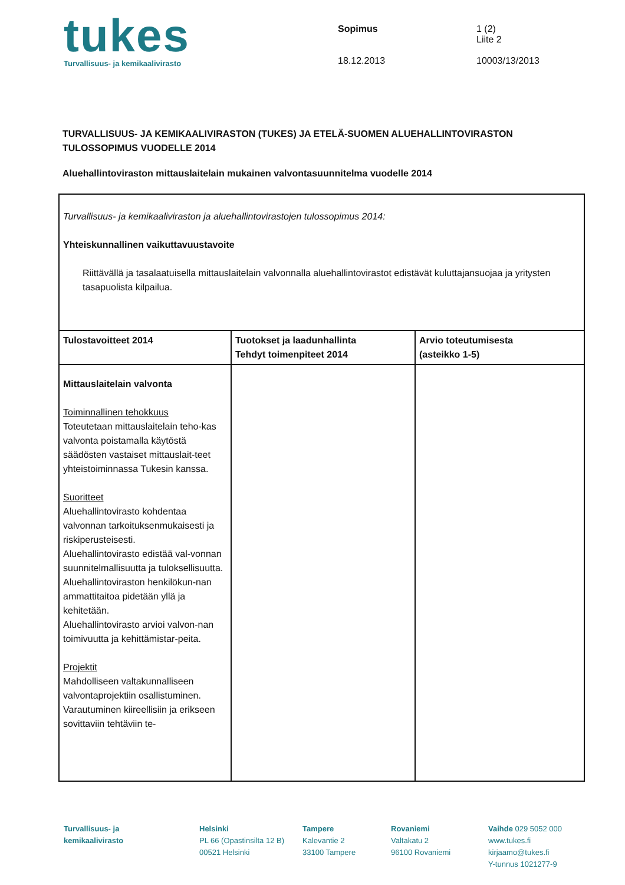tukes
Turvallisuus- ja kemikaalivirasto
Sopimus
18.12.2013
1 (2)
Liite 2
10003/13/2013
TURVALLISUUS- JA KEMIKAALIVIRASTON (TUKES) JA ETELÄ-SUOMEN ALUEHALLINTOVIRASTON TULOSSOPIMUS VUODELLE 2014
Aluehallintoviraston mittauslaitelain mukainen valvontasuunnitelma vuodelle 2014
| Turvallisuus- ja kemikaaliviraston ja aluehallintovirastojen tulossopimus 2014: Yhteiskunnallinen vaikuttavuustavoite Riittävällä ja tasalaatuisella mittauslaitelain valvonnalla aluehallintovirastot edistävät kuluttajansuojaa ja yritysten tasapuolista kilpailua. | | |
| Tulostavoitteet 2014 | Tuotokset ja laadunhallinta Tehdyt toimenpiteet 2014 | Arvio toteutumisesta (asteikko 1-5) |
| Mittauslaitelain valvonta Toiminnallinen tehokkuus Toteutetaan mittauslaitelain teho-kas valvonta poistamalla käytöstä säädösten vastaiset mittauslait-teet yhteistoiminnassa Tukesin kanssa. Suoritteet Aluehallintovirasto kohdentaa valvonnan tarkoituksenmukaisesti ja riskiperusteisesti. Aluehallintovirasto edistää val-vonnan suunnitelmallisuutta ja tuloksellisuutta. Aluehallintoviraston henkilökun-nan ammattitaitoa pidetään yllä ja kehitetään. Aluehallintovirasto arvioi valvon-nan toimivuutta ja kehittämistar-peita. Projektit Mahdolliseen valtakunnalliseen valvontaprojektiin osallistuminen. Varautuminen kiireellisiin ja erikseen sovittaviin tehtäviin te- | | |
Turvallisuus- ja
kemikaalivirasto
Helsinki
PL 66 (Opastinsilta 12 B)
00521 Helsinki
Tampere
Kalevantie 2
33100 Tampere
Rovaniemi
Valtakatu 2
96100 Rovaniemi
Vaihde 029 5052 000
www.tukes.fi
kirjaamo@tukes.fi
Y-tunnus 1021277-9